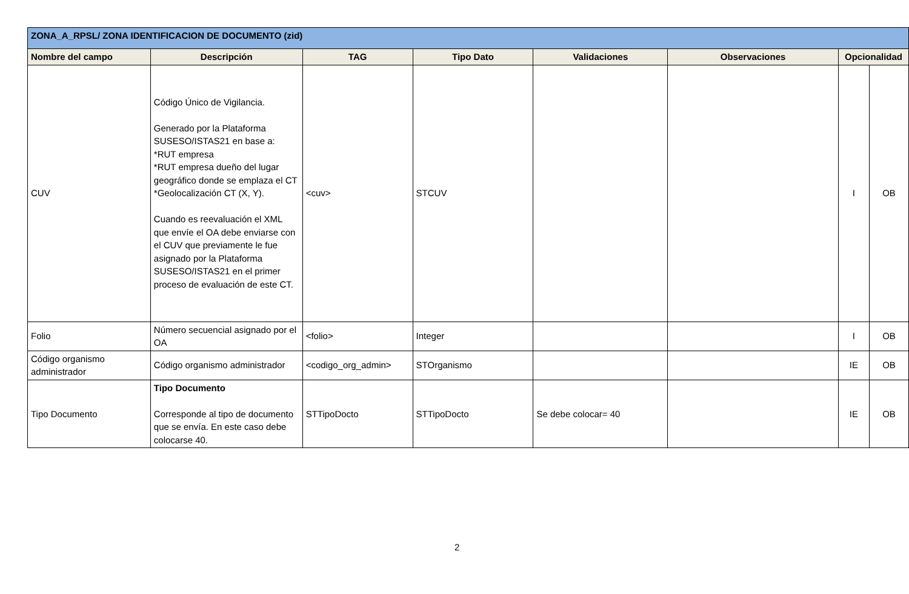| ZONA_A_RPSL/ ZONA IDENTIFICACION DE DOCUMENTO (zid) | | | | | | | |
| Nombre del campo | Descripción | TAG | Tipo Dato | Validaciones | Observaciones | Opcionalidad | |
| CUV | Código Único de Vigilancia. Generado por la Plataforma SUSESO/ISTAS21 en base a: *RUT empresa *RUT empresa dueño del lugar geográfico donde se emplaza el CT *Geolocalización CT (X, Y). Cuando es reevaluación el XML que envíe el OA debe enviarse con el CUV que previamente le fue asignado por la Plataforma SUSESO/ISTAS21 en el primer proceso de evaluación de este CT. | <cuv> | STCUV | | | I | OB |
| Folio | Número secuencial asignado por el OA | <folio> | Integer | | | I | OB |
| Código organismo administrador | Código organismo administrador | <codigo_org_admin> | STOrganismo | | | IE | OB |
| Tipo Documento | Tipo Documento Corresponde al tipo de documento que se envía. En este caso debe colocarse 40. | STTipoDocto | STTipoDocto | Se debe colocar= 40 | | IE | OB |
2